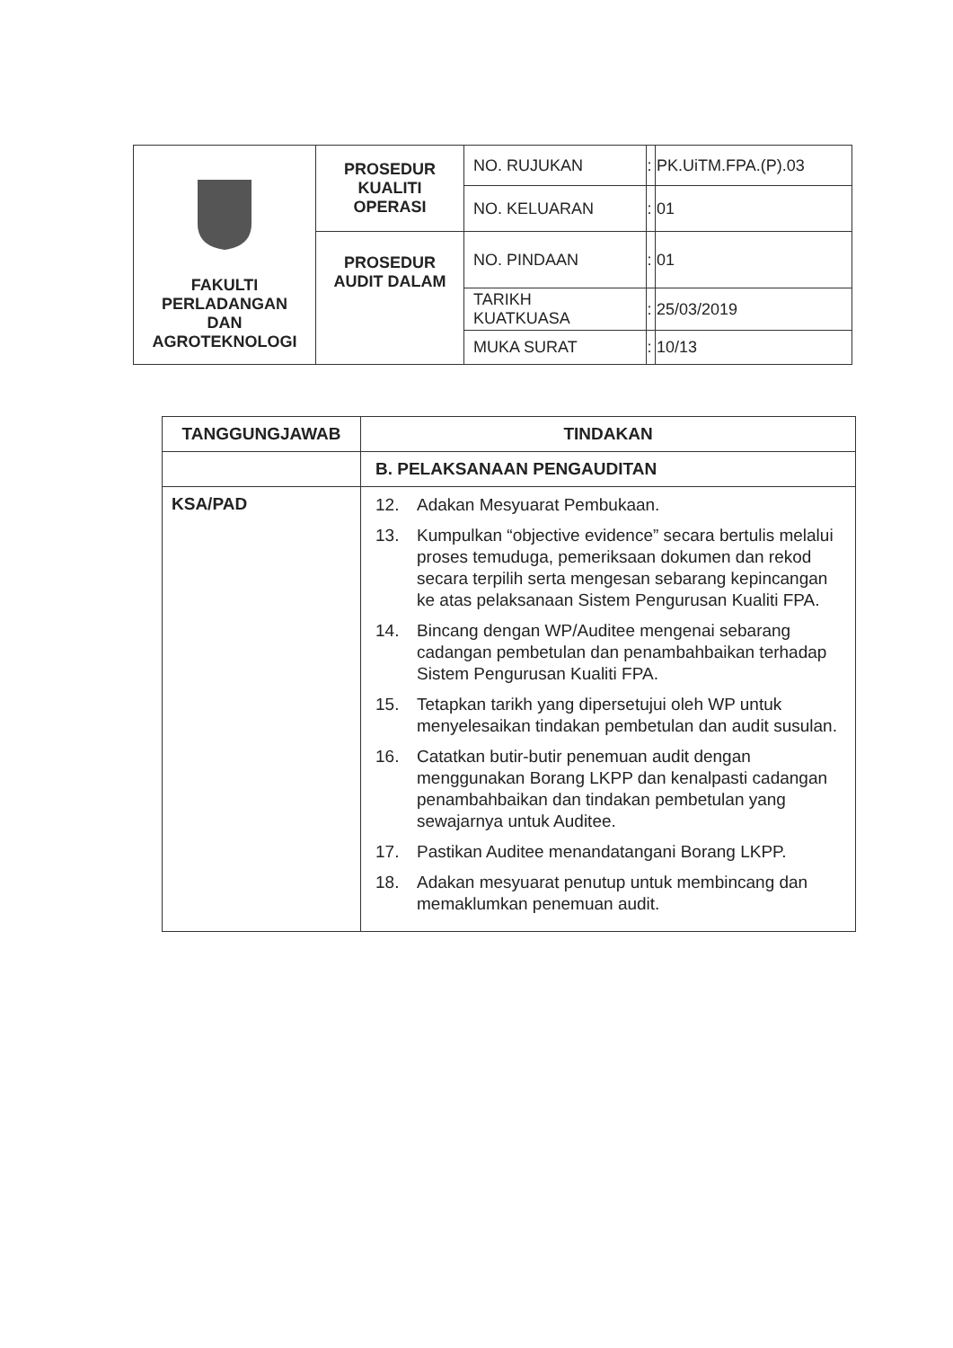| FAKULTI PERLADANGAN DAN AGROTEKNOLOGI | PROSEDUR KUALITI OPERASI | NO. RUJUKAN | : | PK.UiTM.FPA.(P).03 |
| | | NO. KELUARAN | : | 01 |
| | PROSEDUR AUDIT DALAM | NO. PINDAAN | : | 01 |
| | | TARIKH KUATKUASA | : | 25/03/2019 |
| | | MUKA SURAT | : | 10/13 |
| TANGGUNGJAWAB | TINDAKAN |
| --- | --- |
| | B. PELAKSANAAN PENGAUDITAN |
| KSA/PAD | 12. Adakan Mesyuarat Pembukaan. 13. Kumpulkan “objective evidence” secara bertulis melalui proses temuduga, pemeriksaan dokumen dan rekod secara terpilih serta mengesan sebarang kepincangan ke atas pelaksanaan Sistem Pengurusan Kualiti FPA. 14. Bincang dengan WP/Auditee mengenai sebarang cadangan pembetulan dan penambahbaikan terhadap Sistem Pengurusan Kualiti FPA. 15. Tetapkan tarikh yang dipersetujui oleh WP untuk menyelesaikan tindakan pembetulan dan audit susulan. 16. Catatkan butir-butir penemuan audit dengan menggunakan Borang LKPP dan kenalpasti cadangan penambahbaikan dan tindakan pembetulan yang sewajarnya untuk Auditee. 17. Pastikan Auditee menandatangani Borang LKPP. 18. Adakan mesyuarat penutup untuk membincang dan memaklumkan penemuan audit. |